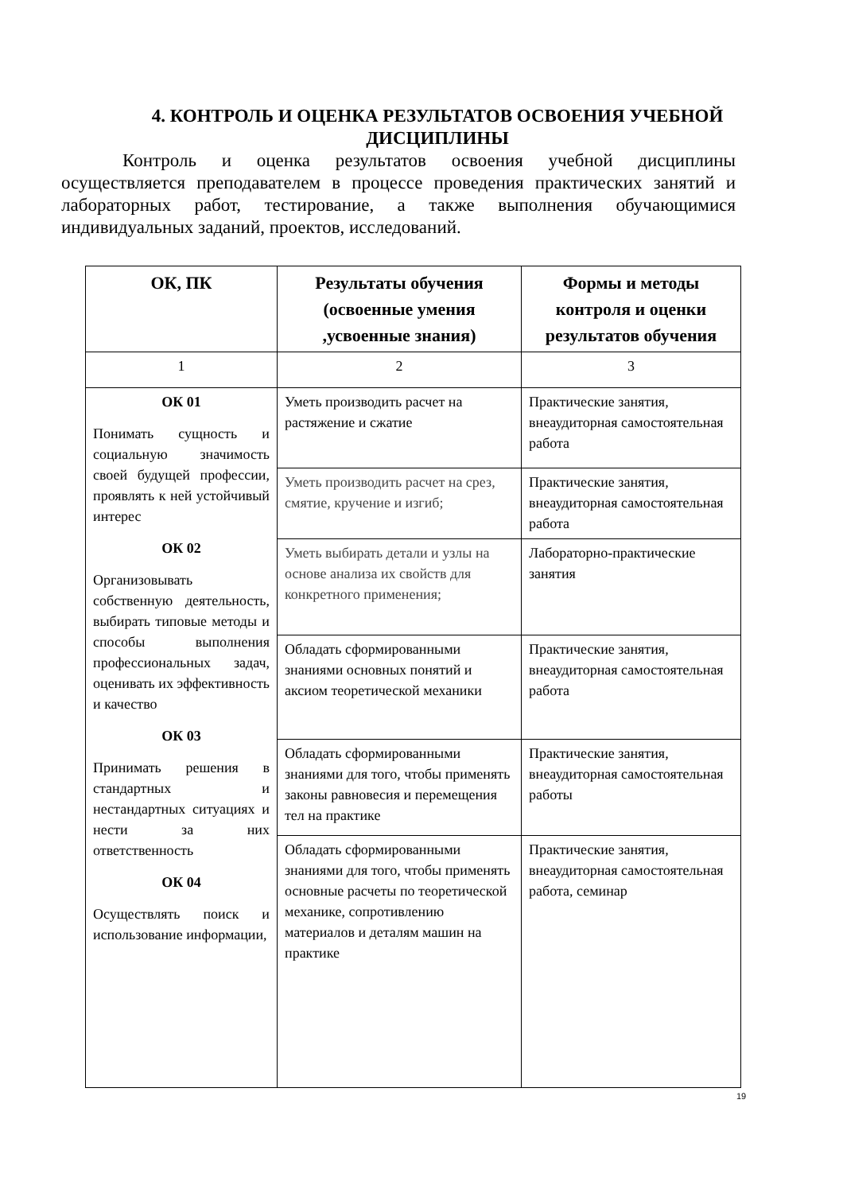4. КОНТРОЛЬ И ОЦЕНКА РЕЗУЛЬТАТОВ ОСВОЕНИЯ УЧЕБНОЙ ДИСЦИПЛИНЫ
Контроль и оценка результатов освоения учебной дисциплины осуществляется преподавателем в процессе проведения практических занятий и лабораторных работ, тестирование, а также выполнения обучающимися индивидуальных заданий, проектов, исследований.
| ОК, ПК | Результаты обучения (освоенные умения ,усвоенные знания) | Формы и методы контроля и оценки результатов обучения |
| --- | --- | --- |
| 1 | 2 | 3 |
| ОК 01 Понимать сущность и социальную значимость своей будущей профессии, проявлять к ней устойчивый интерес ОК 02 Организовывать собственную деятельность, выбирать типовые методы и способы выполнения профессиональных задач, оценивать их эффективность и качество ОК 03 Принимать решения в стандартных и нестандартных ситуациях и нести за них ответственность ОК 04 Осуществлять поиск и использование информации, | Уметь производить расчет на растяжение и сжатие | Практические занятия, внеаудиторная самостоятельная работа |
| | Уметь производить расчет на срез, смятие, кручение и изгиб; | Практические занятия, внеаудиторная самостоятельная работа |
| | Уметь выбирать детали и узлы на основе анализа их свойств для конкретного применения; | Лабораторно-практические занятия |
| | Обладать сформированными знаниями основных понятий и аксиом теоретической механики | Практические занятия, внеаудиторная самостоятельная работа |
| | Обладать сформированными знаниями для того, чтобы применять законы равновесия и перемещения тел на практике | Практические занятия, внеаудиторная самостоятельная работы |
| | Обладать сформированными знаниями для того, чтобы применять основные расчеты по теоретической механике, сопротивлению материалов и деталям машин на практике | Практические занятия, внеаудиторная самостоятельная работа, семинар |
19